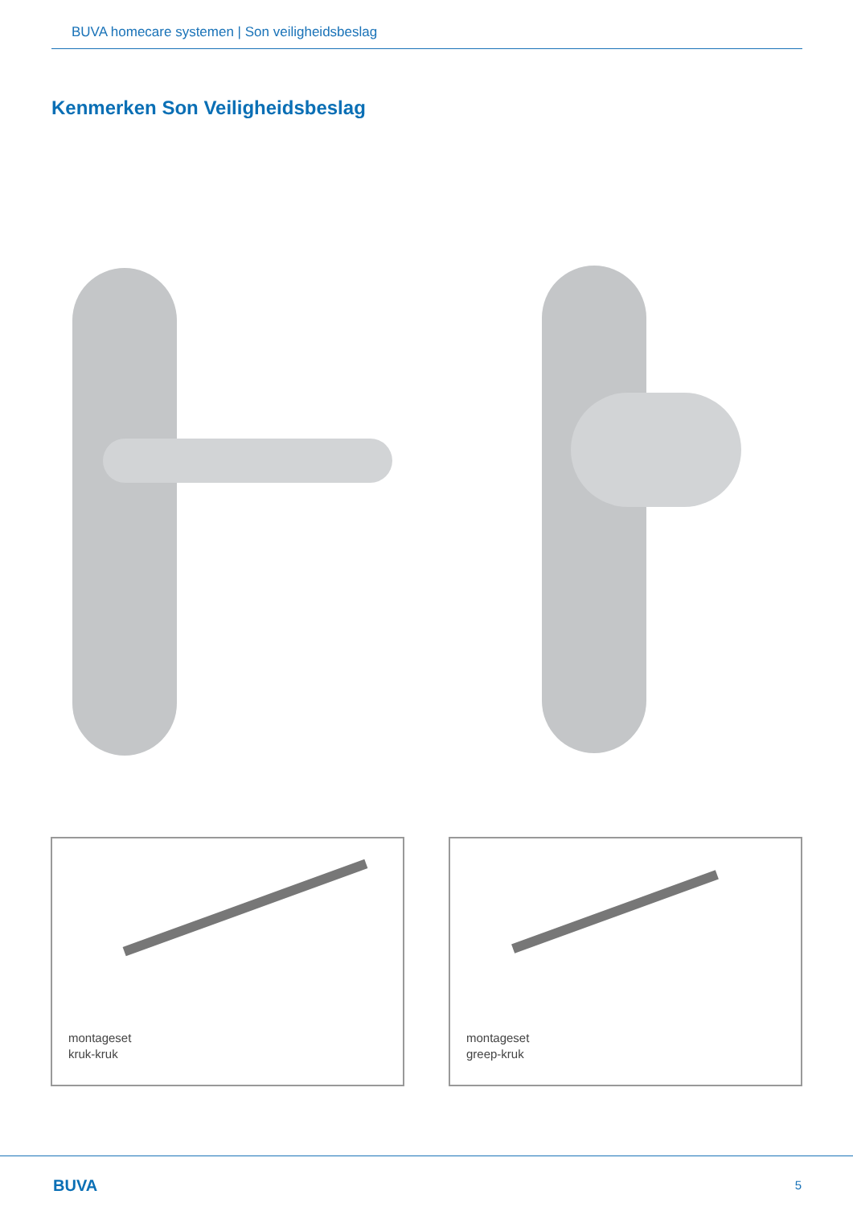BUVA homecare systemen | Son veiligheidsbeslag
Kenmerken Son Veiligheidsbeslag
montageset
kruk-kruk
montageset
greep-kruk
BUVA 5